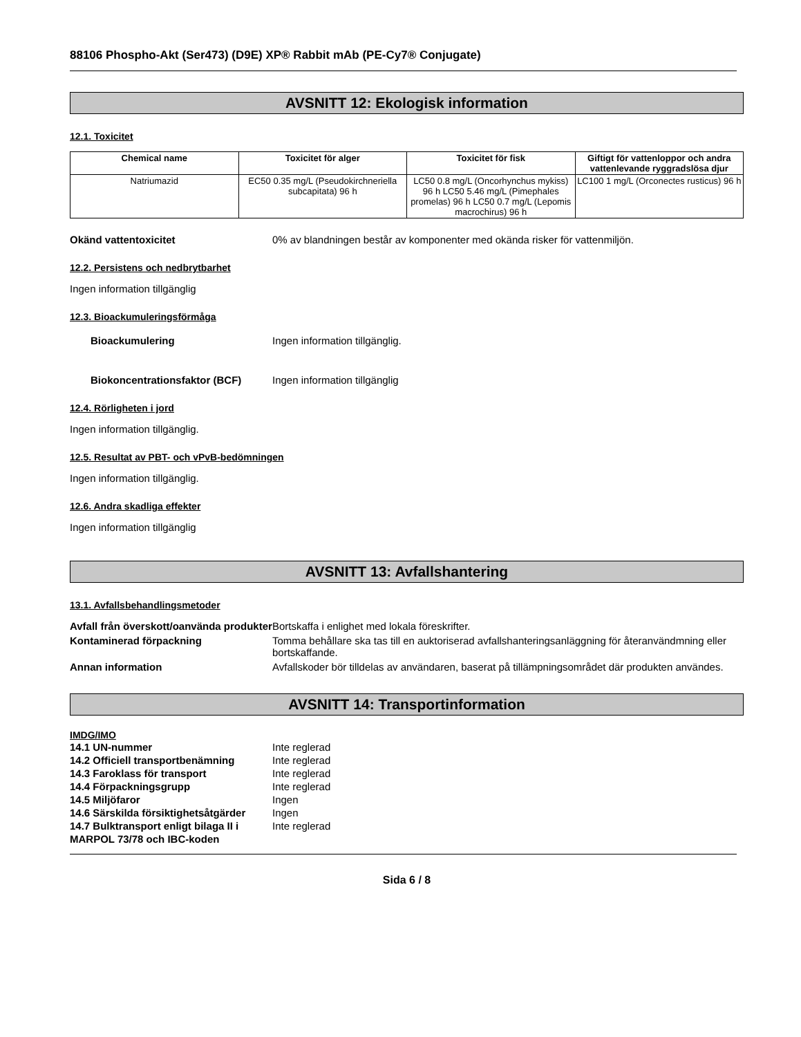88106 Phospho-Akt (Ser473) (D9E) XP® Rabbit mAb (PE-Cy7® Conjugate)
AVSNITT 12: Ekologisk information
12.1. Toxicitet
| Chemical name | Toxicitet för alger | Toxicitet för fisk | Giftigt för vattenloppor och andra vattenlevande ryggradslösa djur |
| --- | --- | --- | --- |
| Natriumazid | EC50 0.35 mg/L (Pseudokirchneriella subcapitata) 96 h | LC50 0.8 mg/L (Oncorhynchus mykiss) 96 h LC50 5.46 mg/L (Pimephales promelas) 96 h LC50 0.7 mg/L (Lepomis macrochirus) 96 h | LC100 1 mg/L (Orconectes rusticus) 96 h |
Okänd vattentoxicitet 0% av blandningen består av komponenter med okända risker för vattenmiljön.
12.2. Persistens och nedbrytbarhet
Ingen information tillgänglig
12.3. Bioackumuleringsförmåga
Bioackumulering Ingen information tillgänglig.
Biokoncentrationsfaktor (BCF) Ingen information tillgänglig
12.4. Rörligheten i jord
Ingen information tillgänglig.
12.5. Resultat av PBT- och vPvB-bedömningen
Ingen information tillgänglig.
12.6. Andra skadliga effekter
Ingen information tillgänglig
AVSNITT 13: Avfallshantering
13.1. Avfallsbehandlingsmetoder
Avfall från överskott/oanvända produkter
Bortskaffa i enlighet med lokala föreskrifter.
Kontaminerad förpackning Tomma behållare ska tas till en auktoriserad avfallshanteringsanläggning för återanvändmning eller bortskaffande.
Annan information Avfallskoder bör tilldelas av användaren, baserat på tillämpningsområdet där produkten användes.
AVSNITT 14: Transportinformation
IMDG/IMO
14.1 UN-nummer Inte reglerad
14.2 Officiell transportbenämning
Inte reglerad
14.3 Faroklass för transport Inte reglerad
14.4 Förpackningsgrupp Inte reglerad
14.5 Miljöfaror Ingen
14.6 Särskilda försiktighetsåtgärder
Ingen
14.7 Bulktransport enligt bilaga II i MARPOL 73/78 och IBC-koden
Inte reglerad
Sida 6 / 8